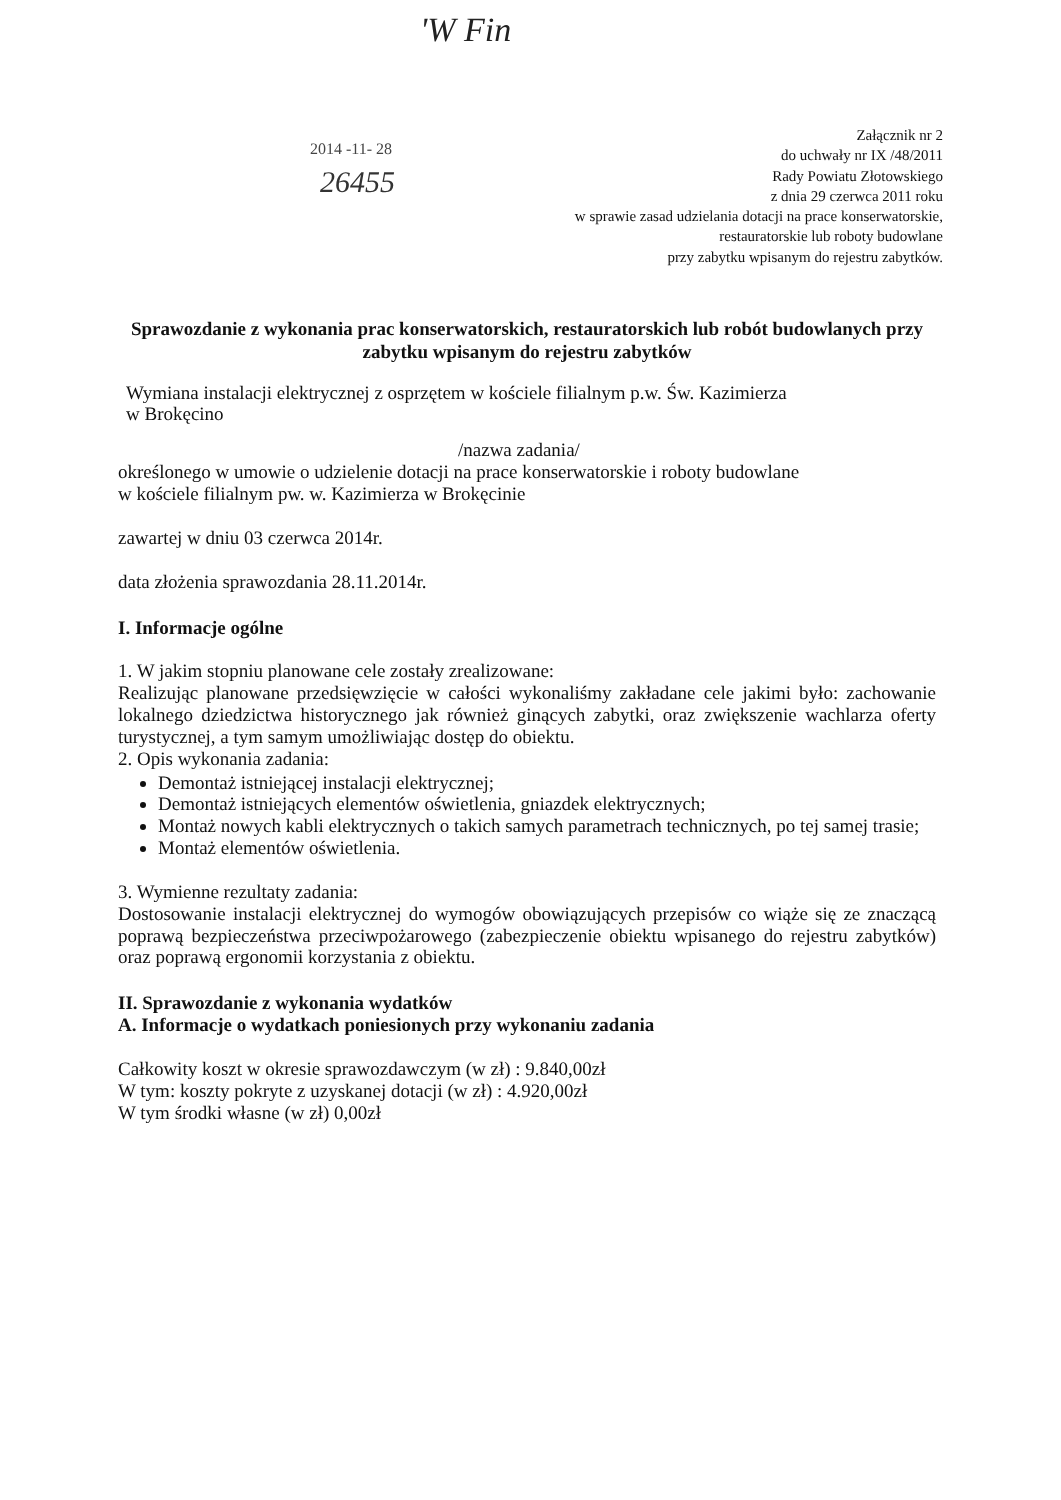'W Fin
2014 -11- 28
26455
Załącznik nr 2
do uchwały nr IX /48/2011
Rady Powiatu Złotowskiego
z dnia 29 czerwca 2011 roku
w sprawie zasad udzielania dotacji na prace konserwatorskie,
restauratorskie lub roboty budowlane
przy zabytku wpisanym do rejestru zabytków.
Sprawozdanie z wykonania prac konserwatorskich, restauratorskich lub robót budowlanych przy zabytku wpisanym do rejestru zabytków
Wymiana instalacji elektrycznej z osprzętem w kościele filialnym p.w. Św. Kazimierza
w Brokęcino
/nazwa zadania/
określonego w umowie o udzielenie dotacji na prace konserwatorskie i roboty budowlane
w kościele filialnym pw. w. Kazimierza w Brokęcinie
zawartej w dniu 03 czerwca 2014r.
data złożenia sprawozdania 28.11.2014r.
I. Informacje ogólne
1. W jakim stopniu planowane cele zostały zrealizowane:
Realizując planowane przedsięwzięcie w całości wykonaliśmy zakładane cele jakimi było: zachowanie lokalnego dziedzictwa historycznego jak również ginących zabytki, oraz zwiększenie wachlarza oferty turystycznej, a tym samym umożliwiając dostęp do obiektu.
2. Opis wykonania zadania:
Demontaż istniejącej instalacji elektrycznej;
Demontaż istniejących elementów oświetlenia, gniazdek elektrycznych;
Montaż nowych kabli elektrycznych o takich samych parametrach technicznych, po tej samej trasie;
Montaż elementów oświetlenia.
3. Wymienne rezultaty zadania:
Dostosowanie instalacji elektrycznej do wymogów obowiązujących przepisów co wiąże się ze znaczącą poprawą bezpieczeństwa przeciwpożarowego (zabezpieczenie obiektu wpisanego do rejestru zabytków) oraz poprawą ergonomii korzystania z obiektu.
II. Sprawozdanie z wykonania wydatków
A. Informacje o wydatkach poniesionych przy wykonaniu zadania
Całkowity koszt w okresie sprawozdawczym (w zł) : 9.840,00zł
W tym: koszty pokryte z uzyskanej dotacji (w zł) : 4.920,00zł
W tym środki własne (w zł) 0,00zł